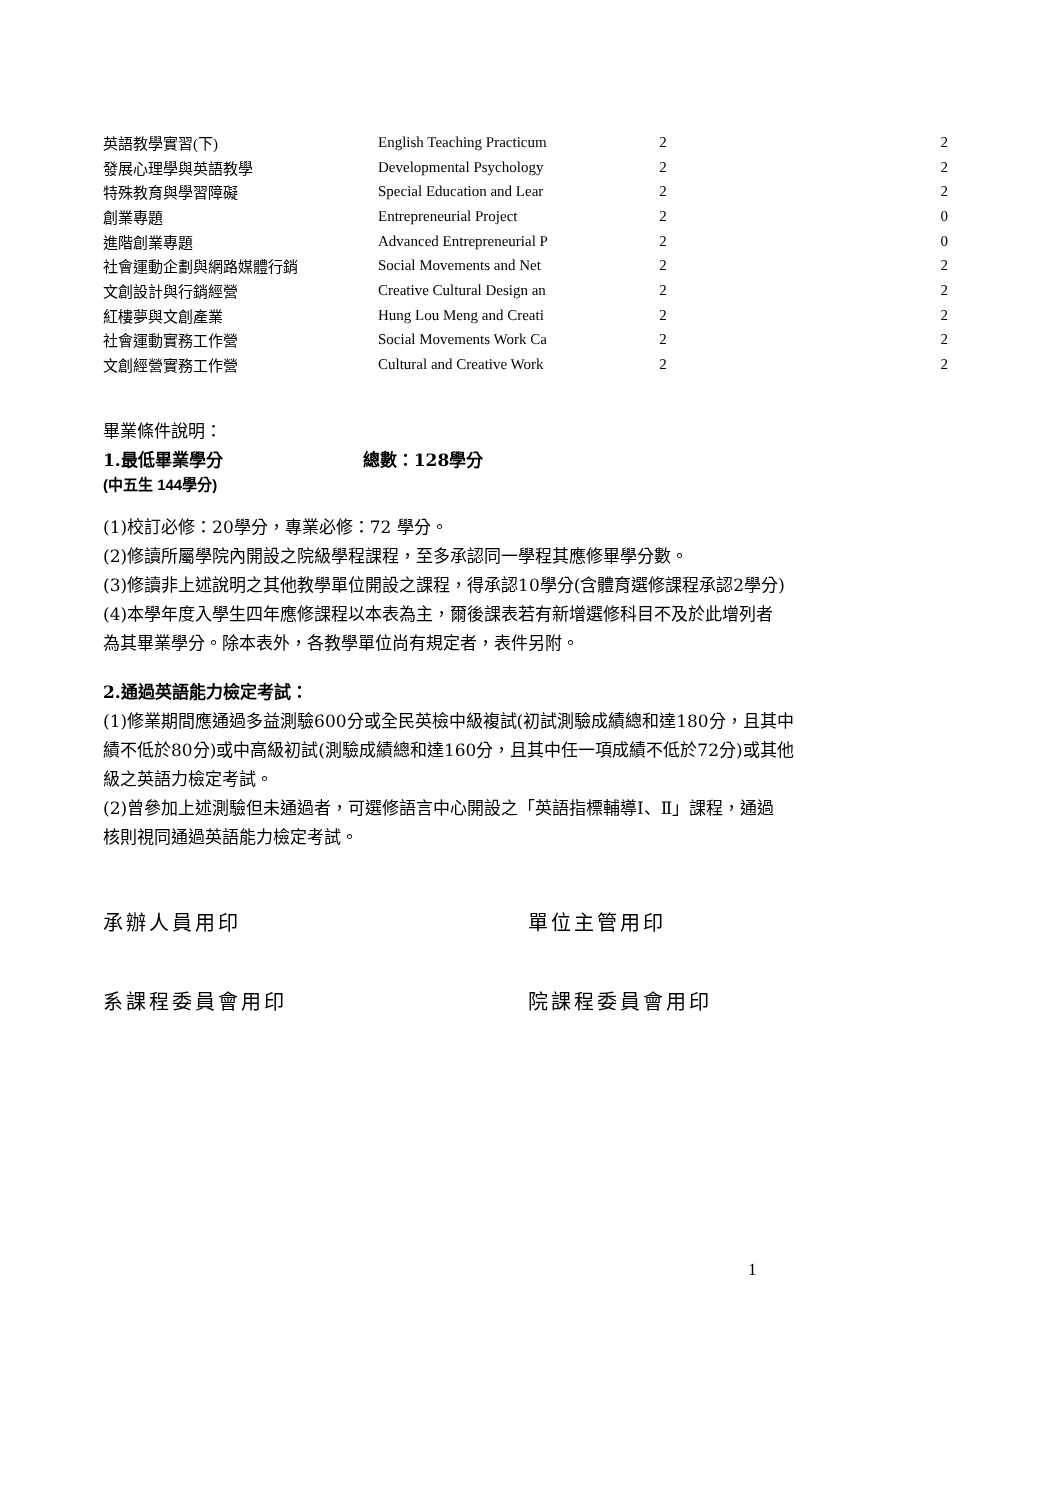| 英語教學實習(下) | English Teaching Practicum | 2 | 2 |
| 發展心理學與英語教學 | Developmental Psychology | 2 | 2 |
| 特殊教育與學習障礙 | Special Education and Lear | 2 | 2 |
| 創業專題 | Entrepreneurial Project | 2 | 0 |
| 進階創業專題 | Advanced Entrepreneurial P | 2 | 0 |
| 社會運動企劃與網路媒體行銷 | Social Movements and Net | 2 | 2 |
| 文創設計與行銷經營 | Creative Cultural Design an | 2 | 2 |
| 紅樓夢與文創產業 | Hung Lou Meng and Creati | 2 | 2 |
| 社會運動實務工作營 | Social Movements Work Ca | 2 | 2 |
| 文創經營實務工作營 | Cultural and Creative Work | 2 | 2 |
畢業條件說明：
1.最低畢業學分 總數：128學分
(中五生 144學分)
(1)校訂必修：20學分，專業必修：72 學分。
(2)修讀所屬學院內開設之院級學程課程，至多承認同一學程其應修畢學分數。
(3)修讀非上述說明之其他教學單位開設之課程，得承認10學分(含體育選修課程承認2學分)
(4)本學年度入學生四年應修課程以本表為主，爾後課表若有新增選修科目不及於此增列者
為其畢業學分。除本表外，各教學單位尚有規定者，表件另附。
2.通過英語能力檢定考試：
(1)修業期間應通過多益測驗600分或全民英檢中級複試(初試測驗成績總和達180分，且其中
績不低於80分)或中高級初試(測驗成績總和達160分，且其中任一項成績不低於72分)或其他
級之英語力檢定考試。
(2)曾參加上述測驗但未通過者，可選修語言中心開設之「英語指標輔導Ⅰ、Ⅱ」課程，通過
核則視同通過英語能力檢定考試。
承辦人員用印 單位主管用印
系課程委員會用印 院課程委員會用印
1